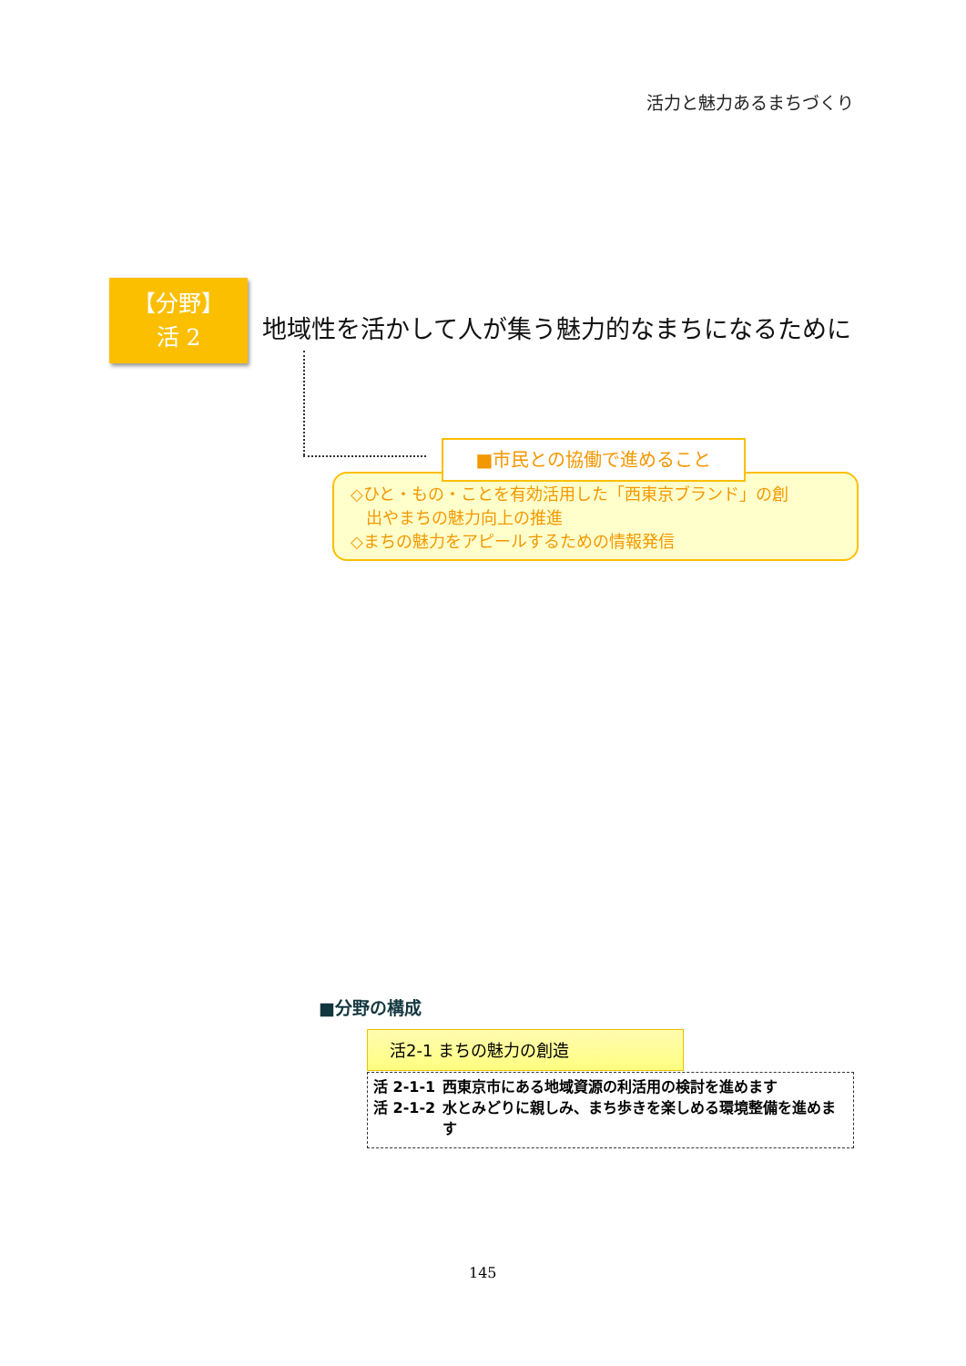活力と魅力あるまちづくり
【分野】
活 2
地域性を活かして人が集う魅力的なまちになるために
■市民との協働で進めること
◇ひと・もの・ことを有効活用した「西東京ブランド」の創
出やまちの魅力向上の推進
◇まちの魅力をアピールするための情報発信
■分野の構成
活2-1 まちの魅力の創造
活 2-1-1 西東京市にある地域資源の利活用の検討を進めます
活 2-1-2 水とみどりに親しみ、まち歩きを楽しめる環境整備を進めます
145